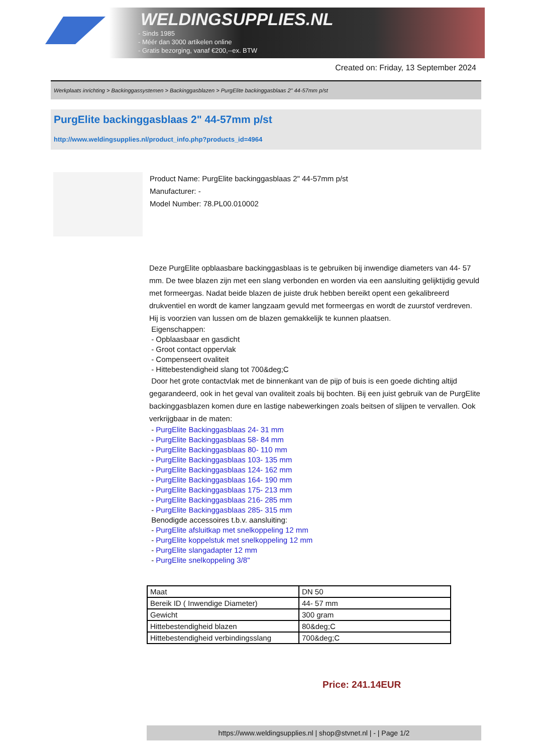WELDINGSUPPLIES.NL
- Sinds 1985
- Méér dan 3000 artikelen online
- Gratis bezorging, vanaf €200,--ex. BTW
Created on: Friday, 13 September 2024
Werkplaats inrichting > Backinggassystemen > Backinggasblazen > PurgElite backinggasblaas 2" 44-57mm p/st
PurgElite backinggasblaas 2" 44-57mm p/st
http://www.weldingsupplies.nl/product_info.php?products_id=4964
Product Name: PurgElite backinggasblaas 2" 44-57mm p/st
Manufacturer: -
Model Number: 78.PL00.010002
Deze PurgElite opblaasbare backinggasblaas is te gebruiken bij inwendige diameters van 44- 57 mm. De twee blazen zijn met een slang verbonden en worden via een aansluiting gelijktijdig gevuld met formeergas. Nadat beide blazen de juiste druk hebben bereikt opent een gekalibreerd drukventiel en wordt de kamer langzaam gevuld met formeergas en wordt de zuurstof verdreven. Hij is voorzien van lussen om de blazen gemakkelijk te kunnen plaatsen.
Eigenschappen:
- Opblaasbaar en gasdicht
- Groot contact oppervlak
- Compenseert ovaliteit
- Hittebestendigheid slang tot 700&deg;C
Door het grote contactvlak met de binnenkant van de pijp of buis is een goede dichting altijd gegarandeerd, ook in het geval van ovaliteit zoals bij bochten. Bij een juist gebruik van de PurgElite backinggasblazen komen dure en lastige nabewerkingen zoals beitsen of slijpen te vervallen. Ook verkrijgbaar in de maten:
- PurgElite Backinggasblaas 24- 31 mm
- PurgElite Backinggasblaas 58- 84 mm
- PurgElite Backinggasblaas 80- 110 mm
- PurgElite Backinggasblaas 103- 135 mm
- PurgElite Backinggasblaas 124- 162 mm
- PurgElite Backinggasblaas 164- 190 mm
- PurgElite Backinggasblaas 175- 213 mm
- PurgElite Backinggasblaas 216- 285 mm
- PurgElite Backinggasblaas 285- 315 mm
Benodigde accessoires t.b.v. aansluiting:
- PurgElite afsluitkap met snelkoppeling 12 mm
- PurgElite koppelstuk met snelkoppeling 12 mm
- PurgElite slangadapter 12 mm
- PurgElite snelkoppeling 3/8"
| Maat | DN 50 |
| Bereik ID ( Inwendige Diameter) | 44- 57 mm |
| Gewicht | 300 gram |
| Hittebestendigheid blazen | 80&deg;C |
| Hittebestendigheid verbindingsslang | 700&deg;C |
Price: 241.14EUR
https://www.weldingsupplies.nl | shop@stvnet.nl | - | Page 1/2